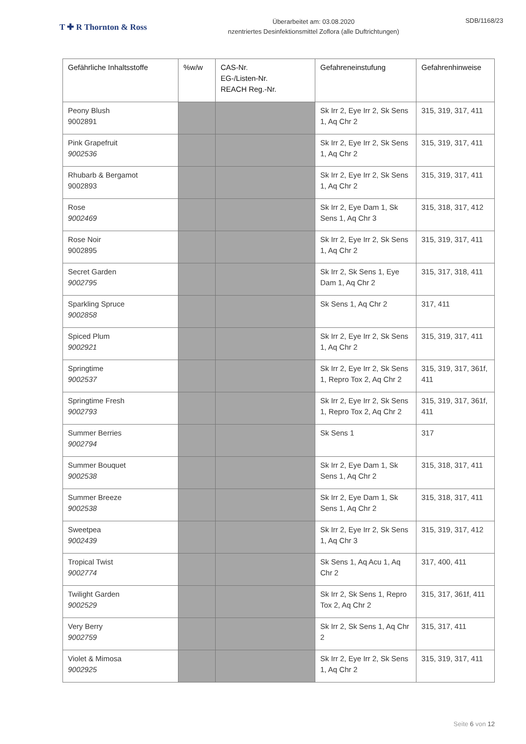T ✚ R Thornton & Ross
Überarbeitet am: 03.08.2020
nzentriertes Desinfektionsmittel Zoflora (alle Duftrichtungen)
SDB/1168/23
| Gefährliche Inhaltsstoffe | %w/w | CAS-Nr. EG-/Listen-Nr. REACH Reg.-Nr. | Gefahreneinstufung | Gefahrenhinweise |
| --- | --- | --- | --- | --- |
| Peony Blush 9002891 | | | Sk Irr 2, Eye Irr 2, Sk Sens 1, Aq Chr 2 | 315, 319, 317, 411 |
| Pink Grapefruit 9002536 | | | Sk Irr 2, Eye Irr 2, Sk Sens 1, Aq Chr 2 | 315, 319, 317, 411 |
| Rhubarb & Bergamot 9002893 | | | Sk Irr 2, Eye Irr 2, Sk Sens 1, Aq Chr 2 | 315, 319, 317, 411 |
| Rose 9002469 | | | Sk Irr 2, Eye Dam 1, Sk Sens 1, Aq Chr 3 | 315, 318, 317, 412 |
| Rose Noir 9002895 | | | Sk Irr 2, Eye Irr 2, Sk Sens 1, Aq Chr 2 | 315, 319, 317, 411 |
| Secret Garden 9002795 | | | Sk Irr 2, Sk Sens 1, Eye Dam 1, Aq Chr 2 | 315, 317, 318, 411 |
| Sparkling Spruce 9002858 | | | Sk Sens 1, Aq Chr 2 | 317, 411 |
| Spiced Plum 9002921 | | | Sk Irr 2, Eye Irr 2, Sk Sens 1, Aq Chr 2 | 315, 319, 317, 411 |
| Springtime 9002537 | | | Sk Irr 2, Eye Irr 2, Sk Sens 1, Repro Tox 2, Aq Chr 2 | 315, 319, 317, 361f, 411 |
| Springtime Fresh 9002793 | | | Sk Irr 2, Eye Irr 2, Sk Sens 1, Repro Tox 2, Aq Chr 2 | 315, 319, 317, 361f, 411 |
| Summer Berries 9002794 | | | Sk Sens 1 | 317 |
| Summer Bouquet 9002538 | | | Sk Irr 2, Eye Dam 1, Sk Sens 1, Aq Chr 2 | 315, 318, 317, 411 |
| Summer Breeze 9002538 | | | Sk Irr 2, Eye Dam 1, Sk Sens 1, Aq Chr 2 | 315, 318, 317, 411 |
| Sweetpea 9002439 | | | Sk Irr 2, Eye Irr 2, Sk Sens 1, Aq Chr 3 | 315, 319, 317, 412 |
| Tropical Twist 9002774 | | | Sk Sens 1, Aq Acu 1, Aq Chr 2 | 317, 400, 411 |
| Twilight Garden 9002529 | | | Sk Irr 2, Sk Sens 1, Repro Tox 2, Aq Chr 2 | 315, 317, 361f, 411 |
| Very Berry 9002759 | | | Sk Irr 2, Sk Sens 1, Aq Chr 2 | 315, 317, 411 |
| Violet & Mimosa 9002925 | | | Sk Irr 2, Eye Irr 2, Sk Sens 1, Aq Chr 2 | 315, 319, 317, 411 |
Seite 6 von 12